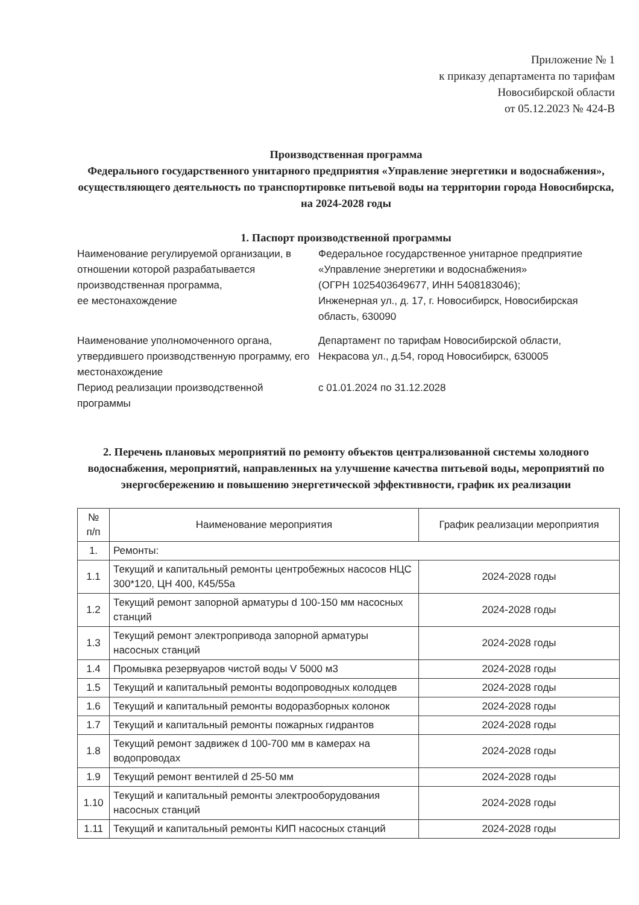Приложение № 1
к приказу департамента по тарифам
Новосибирской области
от 05.12.2023 № 424-В
Производственная программа
Федерального государственного унитарного предприятия «Управление энергетики и водоснабжения», осуществляющего деятельность по транспортировке питьевой воды на территории города Новосибирска, на 2024-2028 годы
1. Паспорт производственной программы
Наименование регулируемой организации, в отношении которой разрабатывается производственная программа,
ее местонахождение
Федеральное государственное унитарное предприятие «Управление энергетики и водоснабжения»
(ОГРН 1025403649677, ИНН 5408183046);
Инженерная ул., д. 17, г. Новосибирск, Новосибирская область, 630090
Наименование уполномоченного органа, утвердившего производственную программу, его местонахождение
Департамент по тарифам Новосибирской области,
Некрасова ул., д.54, город Новосибирск, 630005
Период реализации производственной программы
с 01.01.2024 по 31.12.2028
2. Перечень плановых мероприятий по ремонту объектов централизованной системы холодного водоснабжения, мероприятий, направленных на улучшение качества питьевой воды, мероприятий по энергосбережению и повышению энергетической эффективности, график их реализации
| № п/п | Наименование мероприятия | График реализации мероприятия |
| --- | --- | --- |
| 1. | Ремонты: | |
| 1.1 | Текущий и капитальный ремонты центробежных насосов НЦС 300*120, ЦН 400, К45/55а | 2024-2028 годы |
| 1.2 | Текущий ремонт запорной арматуры d 100-150 мм насосных станций | 2024-2028 годы |
| 1.3 | Текущий ремонт электропривода запорной арматуры насосных станций | 2024-2028 годы |
| 1.4 | Промывка резервуаров чистой воды V 5000 м3 | 2024-2028 годы |
| 1.5 | Текущий и капитальный ремонты водопроводных колодцев | 2024-2028 годы |
| 1.6 | Текущий и капитальный ремонты водоразборных колонок | 2024-2028 годы |
| 1.7 | Текущий и капитальный ремонты пожарных гидрантов | 2024-2028 годы |
| 1.8 | Текущий ремонт задвижек d 100-700 мм в камерах на водопроводах | 2024-2028 годы |
| 1.9 | Текущий ремонт вентилей d 25-50 мм | 2024-2028 годы |
| 1.10 | Текущий и капитальный ремонты электрооборудования насосных станций | 2024-2028 годы |
| 1.11 | Текущий и капитальный ремонты КИП насосных станций | 2024-2028 годы |